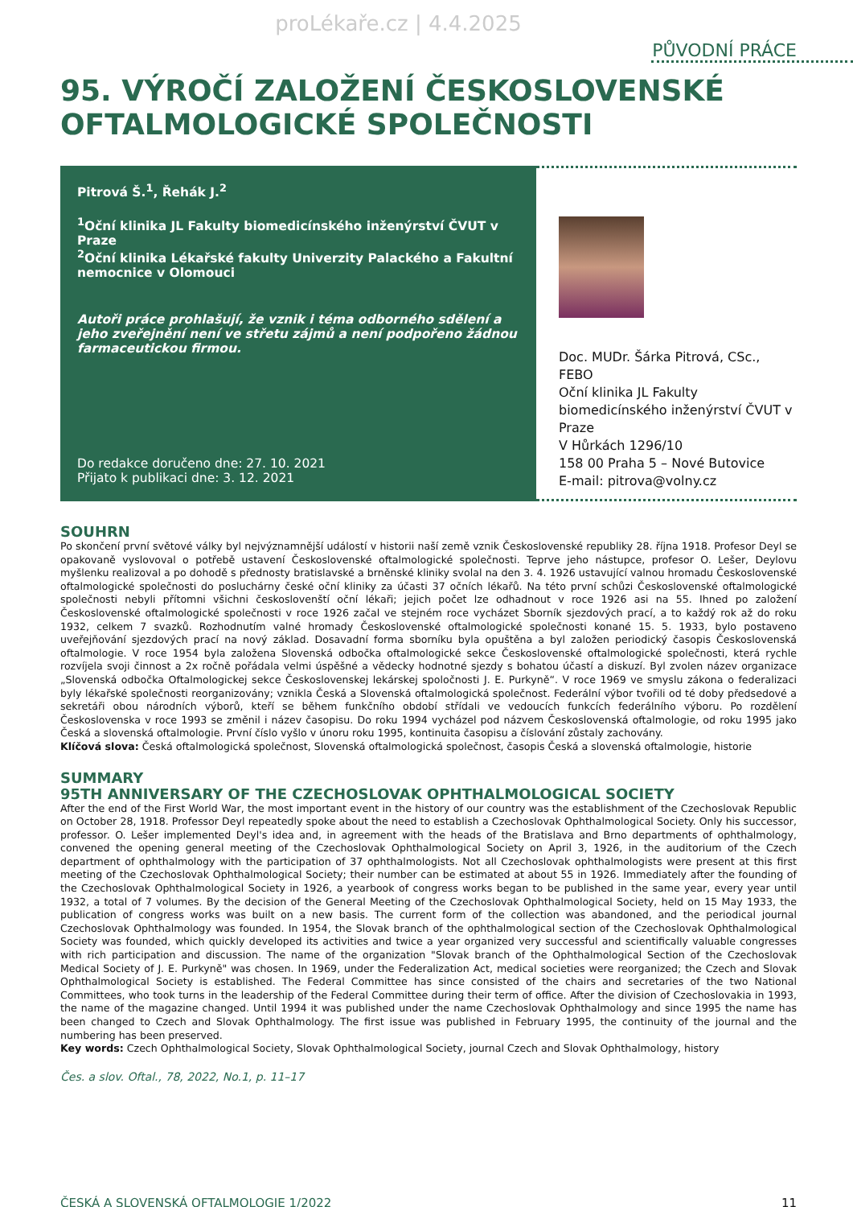proLékaře.cz | 4.4.2025
PŮVODNÍ PRÁCE
95. VÝROČÍ ZALOŽENÍ ČESKOSLOVENSKÉ OFTALMOLOGICKÉ SPOLEČNOSTI
Pitrová Š.<sup>1</sup>, Řehák J.<sup>2</sup>
<sup>1</sup> Oční klinika JL Fakulty biomedicínského inženýrství ČVUT v Praze
<sup>2</sup> Oční klinika Lékařské fakulty Univerzity Palackého a Fakultní nemocnice v Olomouci
Autoři práce prohlašují, že vznik i téma odborného sdělení a jeho zveřejnění není ve střetu zájmů a není podpořeno žádnou farmaceutickou firmou.
Do redakce doručeno dne: 27. 10. 2021
Přijato k publikaci dne: 3. 12. 2021
Doc. MUDr. Šárka Pitrová, CSc., FEBO
Oční klinika JL Fakulty biomedicínského inženýrství ČVUT v Praze
V Hůrkách 1296/10
158 00 Praha 5 – Nové Butovice
E-mail: pitrova@volny.cz
SOUHRN
Po skončení první světové války byl nejvýznamnější událostí v historii naší země vznik Československé republiky 28. října 1918. Profesor Deyl se opakovaně vyslovoval o potřebě ustavení Československé oftalmologické společnosti. Teprve jeho nástupce, profesor O. Lešer, Deylovu myšlenku realizoval a po dohodě s přednosty bratislavské a brněnské kliniky svolal na den 3. 4. 1926 ustavující valnou hromadu Československé oftalmologické společnosti do posluchárny české oční kliniky za účasti 37 očních lékařů. Na této první schůzi Československé oftalmologické společnosti nebyli přítomni všichni českoslovenští oční lékaři; jejich počet lze odhadnout v roce 1926 asi na 55. Ihned po založení Československé oftalmologické společnosti v roce 1926 začal ve stejném roce vycházet Sborník sjezdových prací, a to každý rok až do roku 1932, celkem 7 svazků. Rozhodnutím valné hromady Československé oftalmologické společnosti konané 15. 5. 1933, bylo postaveno uveřejňování sjezdových prací na nový základ. Dosavadní forma sborníku byla opuštěna a byl založen periodický časopis Československá oftalmologie. V roce 1954 byla založena Slovenská odbočka oftalmologické sekce Československé oftalmologické společnosti, která rychle rozvíjela svoji činnost a 2x ročně pořádala velmi úspěšné a vědecky hodnotné sjezdy s bohatou účastí a diskuzí. Byl zvolen název organizace „Slovenská odbočka Oftalmologickej sekce Československej lekárskej spoločnosti J. E. Purkyně“. V roce 1969 ve smyslu zákona o federalizaci byly lékařské společnosti reorganizovány; vznikla Česká a Slovenská oftalmologická společnost. Federální výbor tvořili od té doby předsedové a sekretáři obou národních výborů, kteří se během funkčního období střídali ve vedoucích funkcích federálního výboru. Po rozdělení Československa v roce 1993 se změnil i název časopisu. Do roku 1994 vycházel pod názvem Československá oftalmologie, od roku 1995 jako Česká a slovenská oftalmologie. První číslo vyšlo v únoru roku 1995, kontinuita časopisu a číslování zůstaly zachovány.
Klíčová slova: Česká oftalmologická společnost, Slovenská oftalmologická společnost, časopis Česká a slovenská oftalmologie, historie
SUMMARY
95TH ANNIVERSARY OF THE CZECHOSLOVAK OPHTHALMOLOGICAL SOCIETY
After the end of the First World War, the most important event in the history of our country was the establishment of the Czechoslovak Republic on October 28, 1918. Professor Deyl repeatedly spoke about the need to establish a Czechoslovak Ophthalmological Society. Only his successor, professor. O. Lešer implemented Deyl's idea and, in agreement with the heads of the Bratislava and Brno departments of ophthalmology, convened the opening general meeting of the Czechoslovak Ophthalmological Society on April 3, 1926, in the auditorium of the Czech department of ophthalmology with the participation of 37 ophthalmologists. Not all Czechoslovak ophthalmologists were present at this first meeting of the Czechoslovak Ophthalmological Society; their number can be estimated at about 55 in 1926. Immediately after the founding of the Czechoslovak Ophthalmological Society in 1926, a yearbook of congress works began to be published in the same year, every year until 1932, a total of 7 volumes. By the decision of the General Meeting of the Czechoslovak Ophthalmological Society, held on 15 May 1933, the publication of congress works was built on a new basis. The current form of the collection was abandoned, and the periodical journal Czechoslovak Ophthalmology was founded. In 1954, the Slovak branch of the ophthalmological section of the Czechoslovak Ophthalmological Society was founded, which quickly developed its activities and twice a year organized very successful and scientifically valuable congresses with rich participation and discussion. The name of the organization "Slovak branch of the Ophthalmological Section of the Czechoslovak Medical Society of J. E. Purkyně" was chosen. In 1969, under the Federalization Act, medical societies were reorganized; the Czech and Slovak Ophthalmological Society is established. The Federal Committee has since consisted of the chairs and secretaries of the two National Committees, who took turns in the leadership of the Federal Committee during their term of office. After the division of Czechoslovakia in 1993, the name of the magazine changed. Until 1994 it was published under the name Czechoslovak Ophthalmology and since 1995 the name has been changed to Czech and Slovak Ophthalmology. The first issue was published in February 1995, the continuity of the journal and the numbering has been preserved.
Key words: Czech Ophthalmological Society, Slovak Ophthalmological Society, journal Czech and Slovak Ophthalmology, history
Čes. a slov. Oftal., 78, 2022, No.1, p. 11–17
ČESKÁ A SLOVENSKÁ OFTALMOLOGIE 1/2022 11